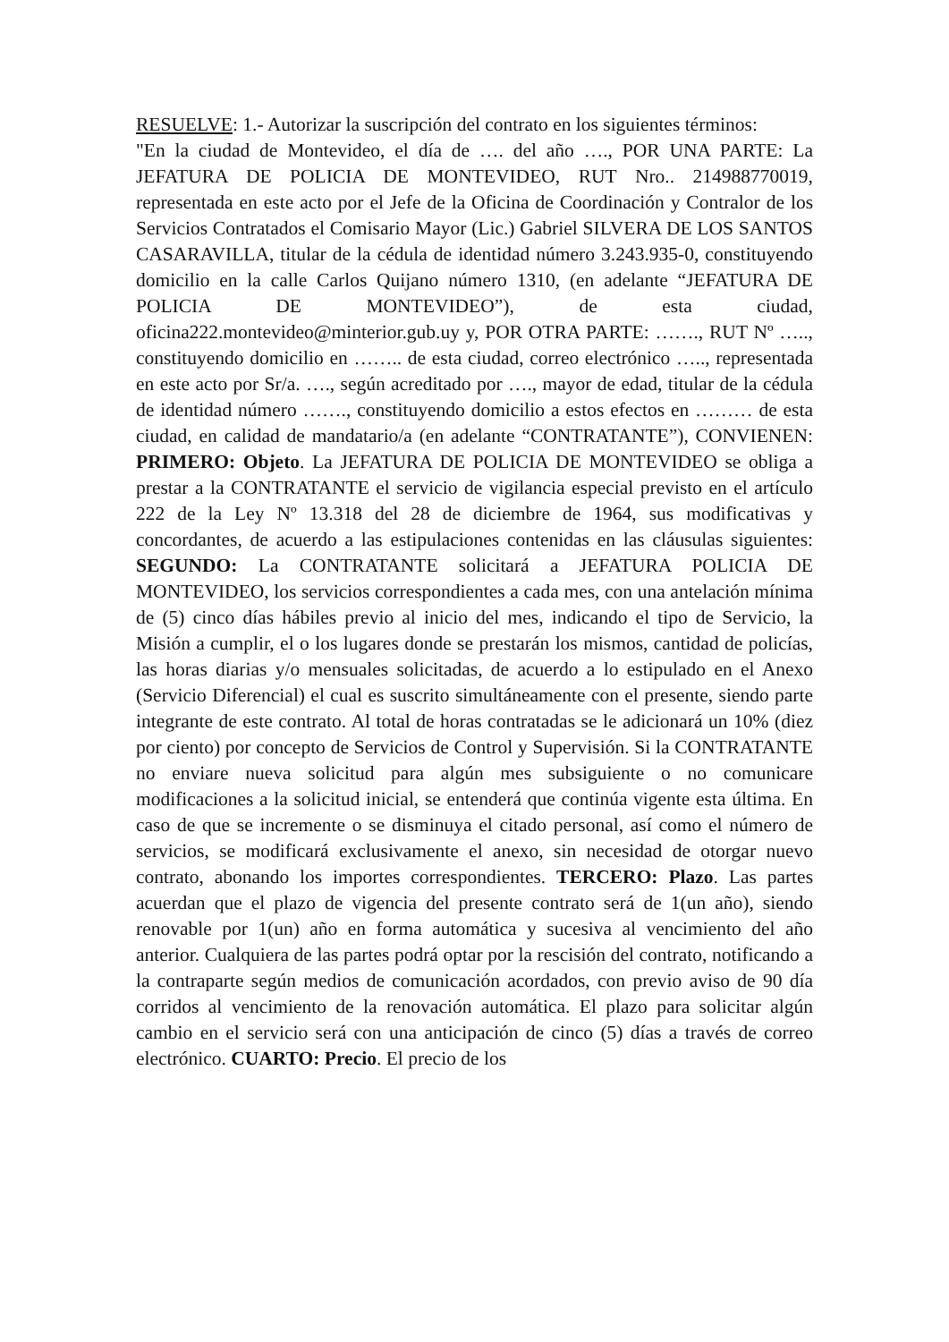RESUELVE: 1.- Autorizar la suscripción del contrato en los siguientes términos:
"En la ciudad de Montevideo, el día de …. del año …., POR UNA PARTE: La JEFATURA DE POLICIA DE MONTEVIDEO, RUT Nro.. 214988770019, representada en este acto por el Jefe de la Oficina de Coordinación y Contralor de los Servicios Contratados el Comisario Mayor (Lic.) Gabriel SILVERA DE LOS SANTOS CASARAVILLA, titular de la cédula de identidad número 3.243.935-0, constituyendo domicilio en la calle Carlos Quijano número 1310, (en adelante “JEFATURA DE POLICIA DE MONTEVIDEO”), de esta ciudad, oficina222.montevideo@minterior.gub.uy y, POR OTRA PARTE: ……., RUT Nº ….., constituyendo domicilio en …….. de esta ciudad, correo electrónico ….., representada en este acto por Sr/a. …., según acreditado por …., mayor de edad, titular de la cédula de identidad número ……., constituyendo domicilio a estos efectos en ……… de esta ciudad, en calidad de mandatario/a (en adelante “CONTRATANTE”), CONVIENEN: PRIMERO: Objeto. La JEFATURA DE POLICIA DE MONTEVIDEO se obliga a prestar a la CONTRATANTE el servicio de vigilancia especial previsto en el artículo 222 de la Ley Nº 13.318 del 28 de diciembre de 1964, sus modificativas y concordantes, de acuerdo a las estipulaciones contenidas en las cláusulas siguientes: SEGUNDO: La CONTRATANTE solicitará a JEFATURA POLICIA DE MONTEVIDEO, los servicios correspondientes a cada mes, con una antelación mínima de (5) cinco días hábiles previo al inicio del mes, indicando el tipo de Servicio, la Misión a cumplir, el o los lugares donde se prestarán los mismos, cantidad de policías, las horas diarias y/o mensuales solicitadas, de acuerdo a lo estipulado en el Anexo (Servicio Diferencial) el cual es suscrito simultáneamente con el presente, siendo parte integrante de este contrato. Al total de horas contratadas se le adicionará un 10% (diez por ciento) por concepto de Servicios de Control y Supervisión. Si la CONTRATANTE no enviare nueva solicitud para algún mes subsiguiente o no comunicare modificaciones a la solicitud inicial, se entenderá que continúa vigente esta última. En caso de que se incremente o se disminuya el citado personal, así como el número de servicios, se modificará exclusivamente el anexo, sin necesidad de otorgar nuevo contrato, abonando los importes correspondientes. TERCERO: Plazo. Las partes acuerdan que el plazo de vigencia del presente contrato será de 1(un año), siendo renovable por 1(un) año en forma automática y sucesiva al vencimiento del año anterior. Cualquiera de las partes podrá optar por la rescisión del contrato, notificando a la contraparte según medios de comunicación acordados, con previo aviso de 90 día corridos al vencimiento de la renovación automática. El plazo para solicitar algún cambio en el servicio será con una anticipación de cinco (5) días a través de correo electrónico. CUARTO: Precio. El precio de los